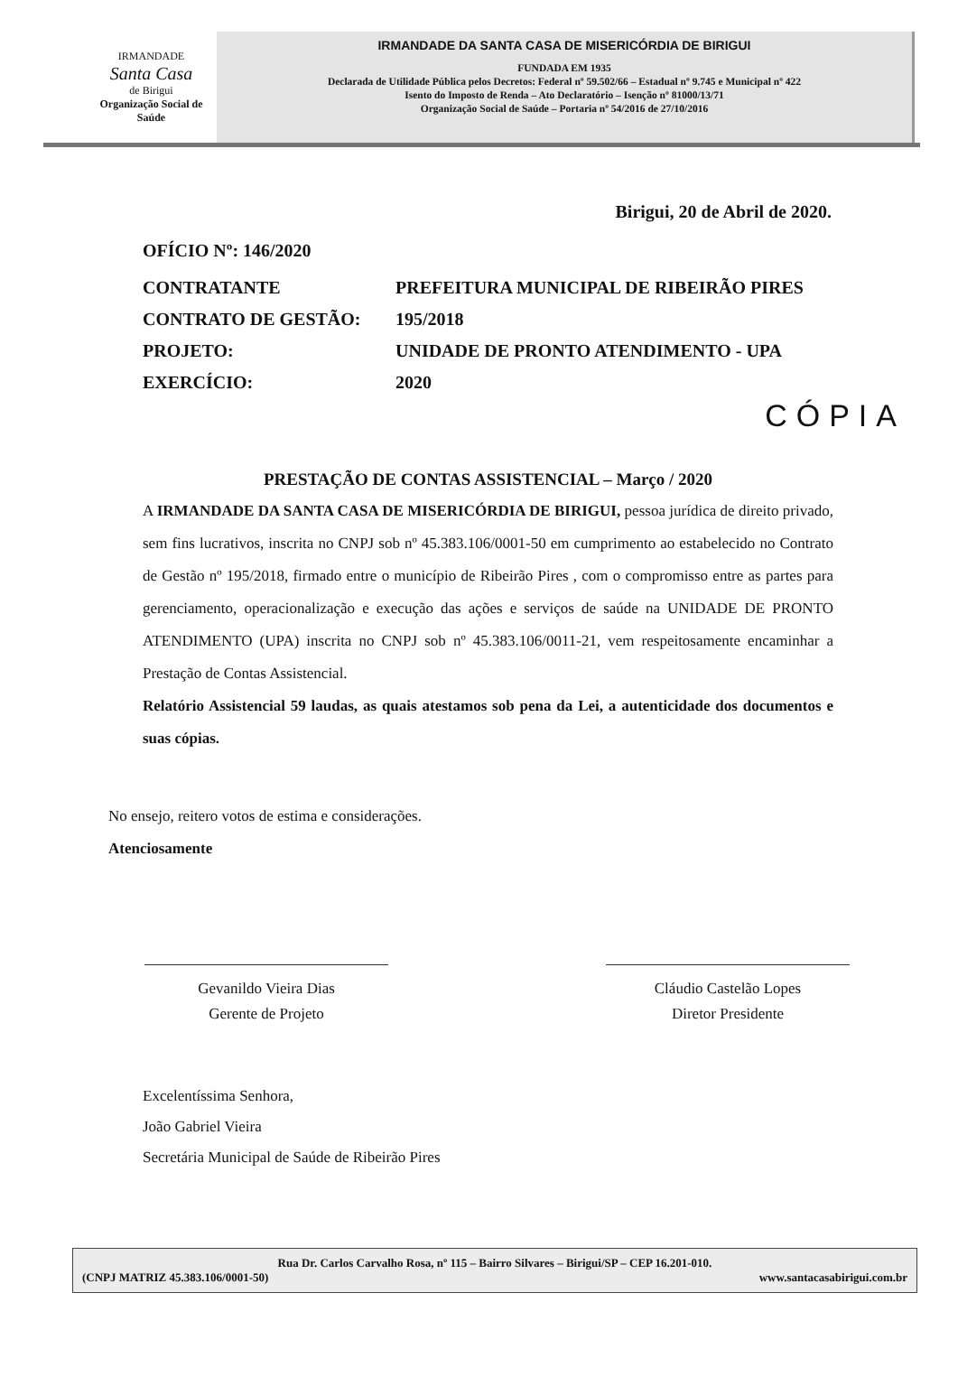IRMANDADE
Santa Casa
de Birigui
Organização Social de Saúde
IRMANDADE DA SANTA CASA DE MISERICÓRDIA DE BIRIGUI
FUNDADA EM 1935
Declarada de Utilidade Pública pelos Decretos: Federal nº 59.502/66 – Estadual nº 9.745 e Municipal nº 422
Isento do Imposto de Renda – Ato Declaratório – Isenção nº 81000/13/71
Organização Social de Saúde – Portaria nº 54/2016 de 27/10/2016
Birigui, 20 de Abril de 2020.
OFÍCIO Nº: 146/2020
| CONTRATANTE | PREFEITURA MUNICIPAL DE RIBEIRÃO PIRES |
| CONTRATO DE GESTÃO: | 195/2018 |
| PROJETO: | UNIDADE DE PRONTO ATENDIMENTO - UPA |
| EXERCÍCIO: | 2020 |
CÓPIA
PRESTAÇÃO DE CONTAS ASSISTENCIAL – Março / 2020
A IRMANDADE DA SANTA CASA DE MISERICÓRDIA DE BIRIGUI, pessoa jurídica de direito privado, sem fins lucrativos, inscrita no CNPJ sob nº 45.383.106/0001-50 em cumprimento ao estabelecido no Contrato de Gestão nº 195/2018, firmado entre o município de Ribeirão Pires , com o compromisso entre as partes para gerenciamento, operacionalização e execução das ações e serviços de saúde na UNIDADE DE PRONTO ATENDIMENTO (UPA) inscrita no CNPJ sob nº 45.383.106/0011-21, vem respeitosamente encaminhar a Prestação de Contas Assistencial.
Relatório Assistencial 59 laudas, as quais atestamos sob pena da Lei, a autenticidade dos documentos e suas cópias.
No ensejo, reitero votos de estima e considerações.
Atenciosamente
Gevanildo Vieira Dias
Gerente de Projeto
Cláudio Castelão Lopes
Diretor Presidente
Excelentíssima Senhora,
João Gabriel Vieira
Secretária Municipal de Saúde de Ribeirão Pires
Rua Dr. Carlos Carvalho Rosa, nº 115 – Bairro Silvares – Birigui/SP – CEP 16.201-010.
(CNPJ MATRIZ 45.383.106/0001-50) www.santacasabirigui.com.br